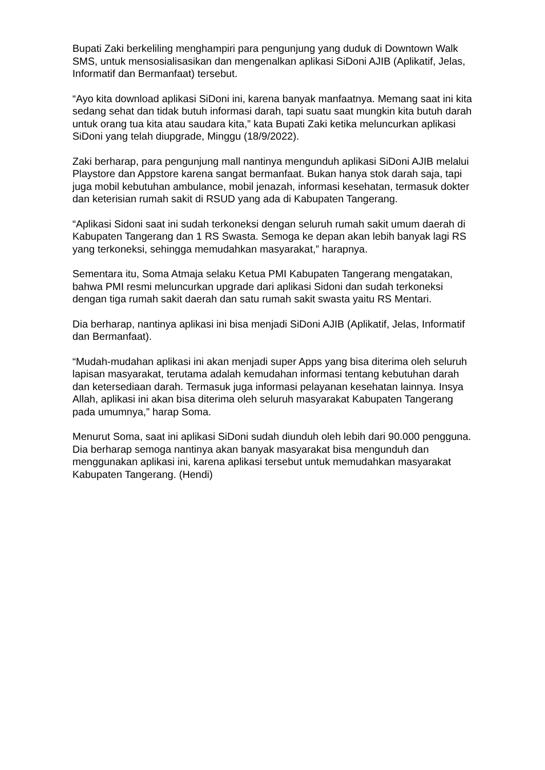Bupati Zaki berkeliling menghampiri para pengunjung yang duduk di Downtown Walk SMS, untuk mensosialisasikan dan mengenalkan aplikasi SiDoni AJIB (Aplikatif, Jelas, Informatif dan Bermanfaat) tersebut.
“Ayo kita download aplikasi SiDoni ini, karena banyak manfaatnya. Memang saat ini kita sedang sehat dan tidak butuh informasi darah, tapi suatu saat mungkin kita butuh darah untuk orang tua kita atau saudara kita,” kata Bupati Zaki ketika meluncurkan aplikasi SiDoni yang telah diupgrade, Minggu (18/9/2022).
Zaki berharap, para pengunjung mall nantinya mengunduh aplikasi SiDoni AJIB melalui Playstore dan Appstore karena sangat bermanfaat. Bukan hanya stok darah saja, tapi juga mobil kebutuhan ambulance, mobil jenazah, informasi kesehatan, termasuk dokter dan keterisian rumah sakit di RSUD yang ada di Kabupaten Tangerang.
“Aplikasi Sidoni saat ini sudah terkoneksi dengan seluruh rumah sakit umum daerah di Kabupaten Tangerang dan 1 RS Swasta. Semoga ke depan akan lebih banyak lagi RS yang terkoneksi, sehingga memudahkan masyarakat,” harapnya.
Sementara itu, Soma Atmaja selaku Ketua PMI Kabupaten Tangerang mengatakan, bahwa PMI resmi meluncurkan upgrade dari aplikasi Sidoni dan sudah terkoneksi dengan tiga rumah sakit daerah dan satu rumah sakit swasta yaitu RS Mentari.
Dia berharap, nantinya aplikasi ini bisa menjadi SiDoni AJIB (Aplikatif, Jelas, Informatif dan Bermanfaat).
“Mudah-mudahan aplikasi ini akan menjadi super Apps yang bisa diterima oleh seluruh lapisan masyarakat, terutama adalah kemudahan informasi tentang kebutuhan darah dan ketersediaan darah. Termasuk juga informasi pelayanan kesehatan lainnya. Insya Allah, aplikasi ini akan bisa diterima oleh seluruh masyarakat Kabupaten Tangerang pada umumnya,” harap Soma.
Menurut Soma, saat ini aplikasi SiDoni sudah diunduh oleh lebih dari 90.000 pengguna. Dia berharap semoga nantinya akan banyak masyarakat bisa mengunduh dan menggunakan aplikasi ini, karena aplikasi tersebut untuk memudahkan masyarakat Kabupaten Tangerang. (Hendi)